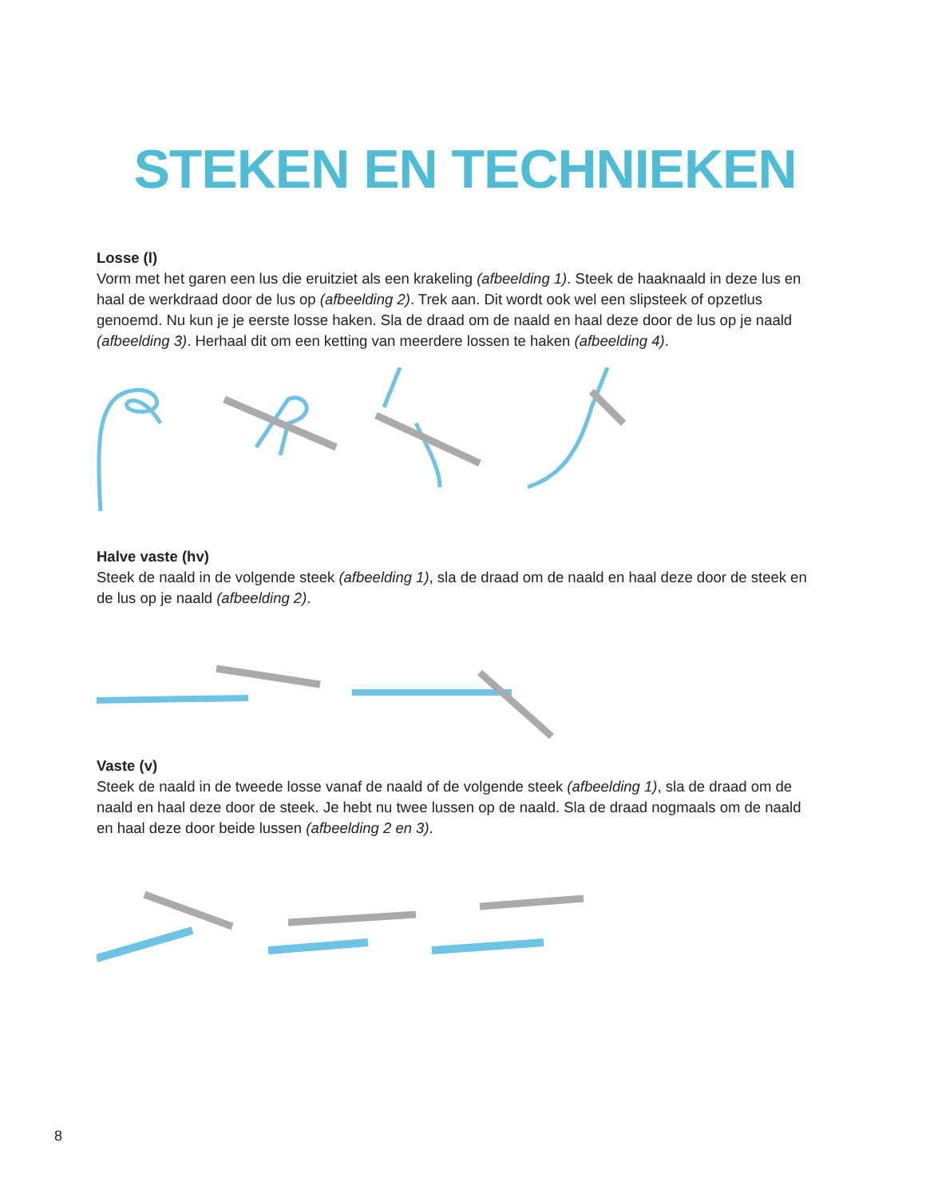STEKEN EN TECHNIEKEN
Losse (l)
Vorm met het garen een lus die eruitziet als een krakeling (afbeelding 1). Steek de haaknaald in deze lus en haal de werkdraad door de lus op (afbeelding 2). Trek aan. Dit wordt ook wel een slipsteek of opzetlus genoemd. Nu kun je je eerste losse haken. Sla de draad om de naald en haal deze door de lus op je naald (afbeelding 3). Herhaal dit om een ketting van meerdere lossen te haken (afbeelding 4).
Halve vaste (hv)
Steek de naald in de volgende steek (afbeelding 1), sla de draad om de naald en haal deze door de steek en de lus op je naald (afbeelding 2).
Vaste (v)
Steek de naald in de tweede losse vanaf de naald of de volgende steek (afbeelding 1), sla de draad om de naald en haal deze door de steek. Je hebt nu twee lussen op de naald. Sla de draad nogmaals om de naald en haal deze door beide lussen (afbeelding 2 en 3).
8